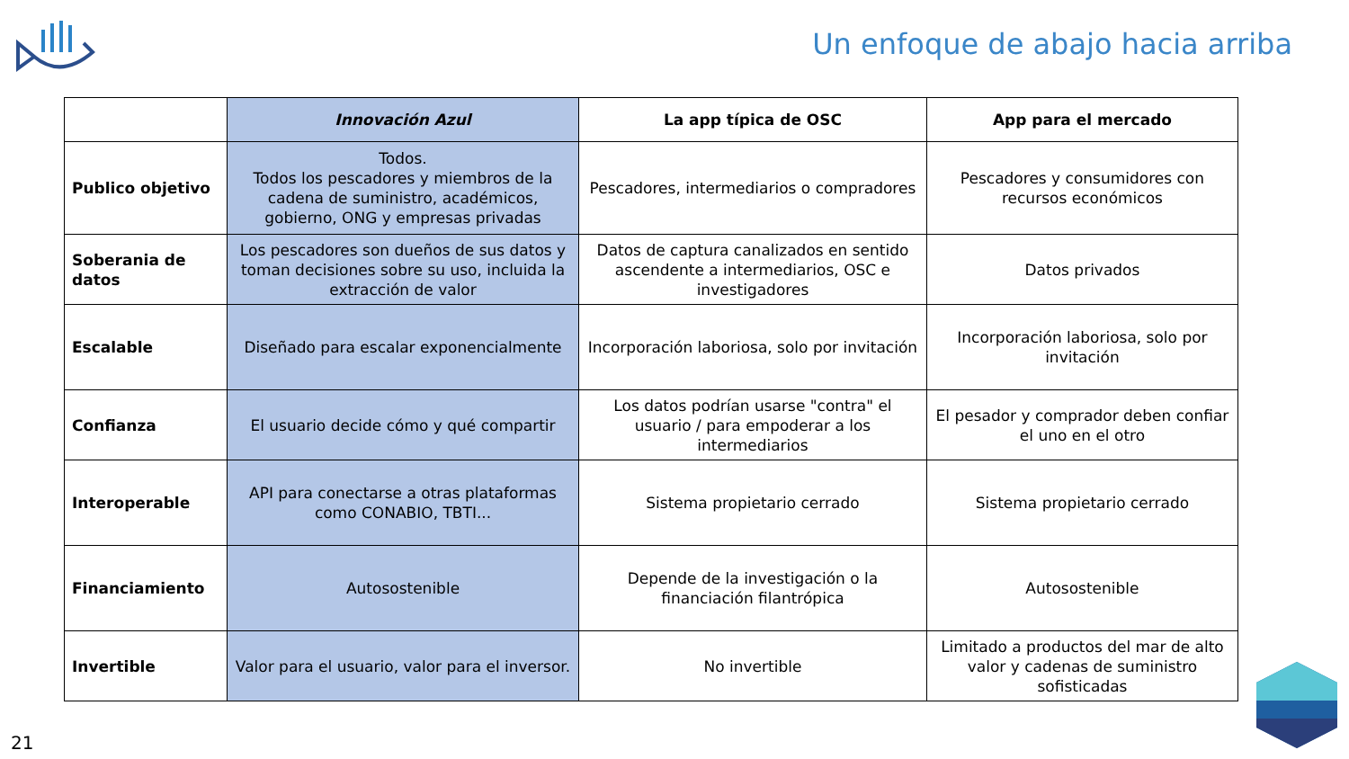Un enfoque de abajo hacia arriba
| | Innovación Azul | La app típica de OSC | App para el mercado |
| --- | --- | --- | --- |
| Publico objetivo | Todos. Todos los pescadores y miembros de la cadena de suministro, académicos, gobierno, ONG y empresas privadas | Pescadores, intermediarios o compradores | Pescadores y consumidores con recursos económicos |
| Soberania de datos | Los pescadores son dueños de sus datos y toman decisiones sobre su uso, incluida la extracción de valor | Datos de captura canalizados en sentido ascendente a intermediarios, OSC e investigadores | Datos privados |
| Escalable | Diseñado para escalar exponencialmente | Incorporación laboriosa, solo por invitación | Incorporación laboriosa, solo por invitación |
| Confianza | El usuario decide cómo y qué compartir | Los datos podrían usarse "contra" el usuario / para empoderar a los intermediarios | El pesador y comprador deben confiar el uno en el otro |
| Interoperable | API para conectarse a otras plataformas como CONABIO, TBTI... | Sistema propietario cerrado | Sistema propietario cerrado |
| Financiamiento | Autosostenible | Depende de la investigación o la financiación filantrópica | Autosostenible |
| Invertible | Valor para el usuario, valor para el inversor. | No invertible | Limitado a productos del mar de alto valor y cadenas de suministro sofisticadas |
21